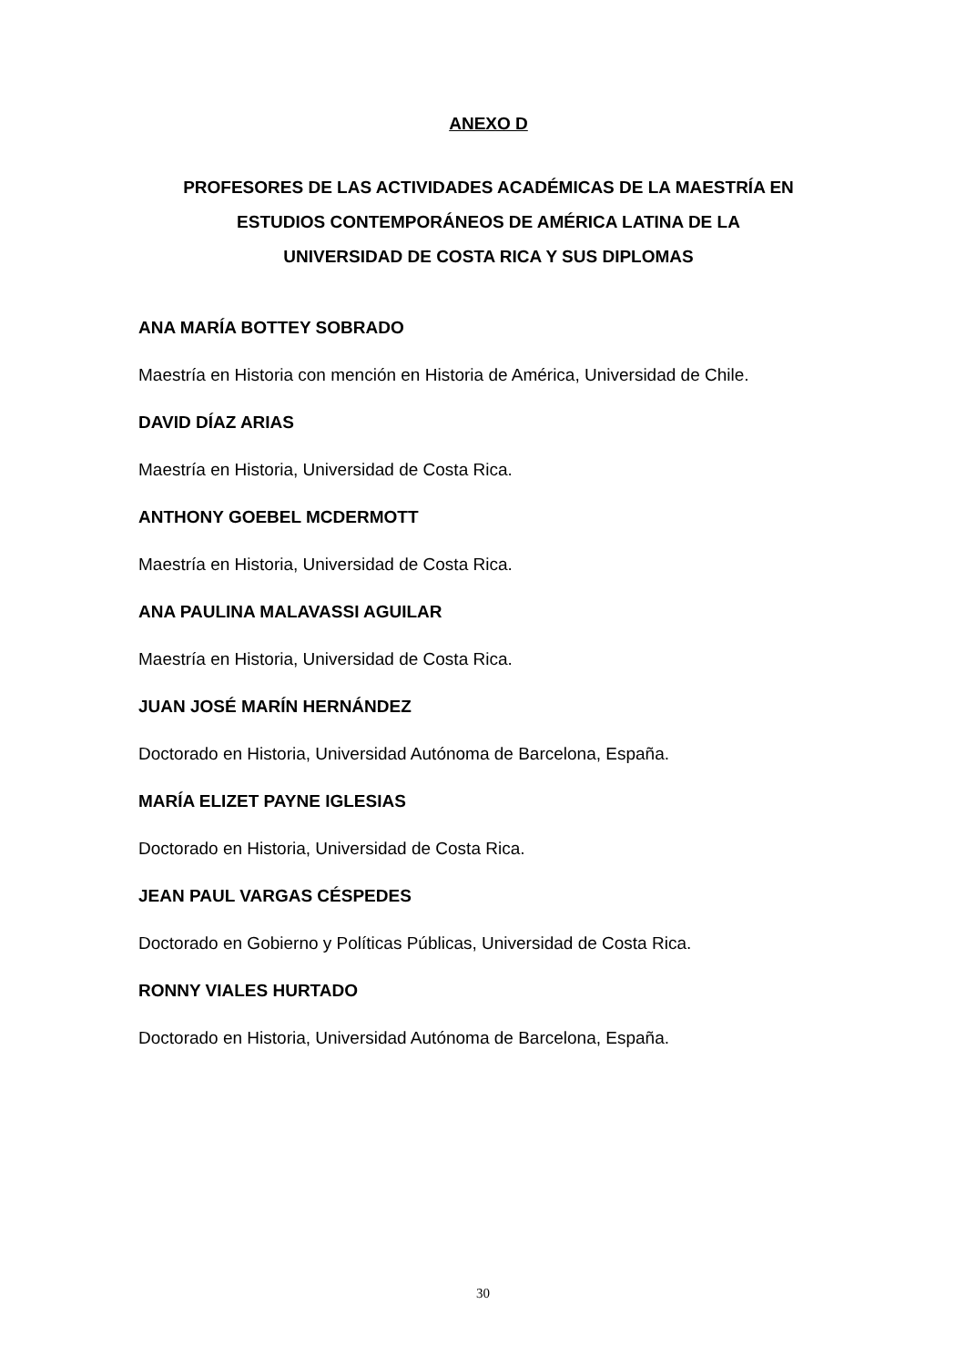ANEXO D
PROFESORES DE LAS ACTIVIDADES ACADÉMICAS DE LA MAESTRÍA EN
ESTUDIOS CONTEMPORÁNEOS DE AMÉRICA LATINA DE LA
UNIVERSIDAD DE COSTA RICA Y SUS DIPLOMAS
ANA MARÍA BOTTEY SOBRADO
Maestría en Historia con mención en Historia de América, Universidad de Chile.
DAVID DÍAZ ARIAS
Maestría en Historia, Universidad de Costa Rica.
ANTHONY GOEBEL MCDERMOTT
Maestría en Historia, Universidad de Costa Rica.
ANA PAULINA MALAVASSI AGUILAR
Maestría en Historia, Universidad de Costa Rica.
JUAN JOSÉ MARÍN HERNÁNDEZ
Doctorado en Historia, Universidad Autónoma de Barcelona, España.
MARÍA ELIZET PAYNE IGLESIAS
Doctorado en Historia, Universidad de Costa Rica.
JEAN PAUL VARGAS CÉSPEDES
Doctorado en Gobierno y Políticas Públicas, Universidad de Costa Rica.
RONNY VIALES HURTADO
Doctorado en Historia, Universidad Autónoma de Barcelona, España.
30